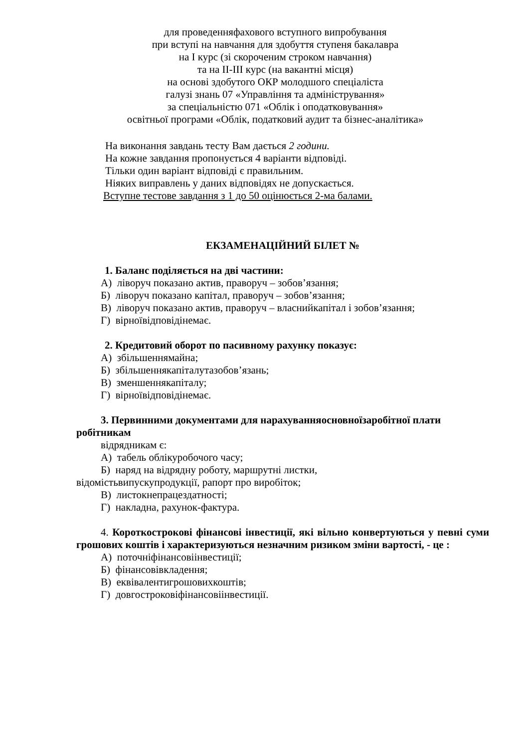для проведенняфахового вступного випробування
при вступі на навчання для здобуття ступеня бакалавра
на І курс (зі скороченим строком навчання)
та на ІІ-ІІІ курс (на вакантні місця)
на основі здобутого ОКР молодшого спеціаліста
галузі знань 07 «Управління та адміністрування»
за спеціальністю 071 «Облік і оподатковування»
освітньої програми «Облік, податковий аудит та бізнес-аналітика»
На виконання завдань тесту Вам дається 2 години.
На кожне завдання пропонується 4 варіанти відповіді.
Тільки один варіант відповіді є правильним.
Ніяких виправлень у даних відповідях не допускається.
Вступне тестове завдання з 1 до 50 оцінюється 2-ма балами.
ЕКЗАМЕНАЦІЙНИЙ БІЛЕТ №
1. Баланс поділяється на дві частини:
А) ліворуч показано актив, праворуч – зобов’язання;
Б) ліворуч показано капітал, праворуч – зобов’язання;
В) ліворуч показано актив, праворуч – власнийкапітал і зобов’язання;
Г) вірноївідповідінемає.
2. Кредитовий оборот по пасивному рахунку показує:
А) збільшеннямайна;
Б) збільшеннякапіталутазобов’язань;
В) зменшеннякапіталу;
Г) вірноївідповідінемає.
3. Первинними документами для нарахуванняосновноїзаробітної плати робітникам
відрядникам є:
А) табель облікуробочого часу;
Б) наряд на відрядну роботу, маршрутні листки,
відомістьвипускупродукції, рапорт про виробіток;
В) листокнепрацездатності;
Г) накладна, рахунок-фактура.
4. Короткострокові фінансові інвестиції, які вільно конвертуються у певні суми грошових коштів і характеризуються незначним ризиком зміни вартості, - це :
А) поточніфінансовіінвестиції;
Б) фінансовівкладення;
В) еквівалентигрошовихкоштів;
Г) довгостроковіфінансовіінвестиції.